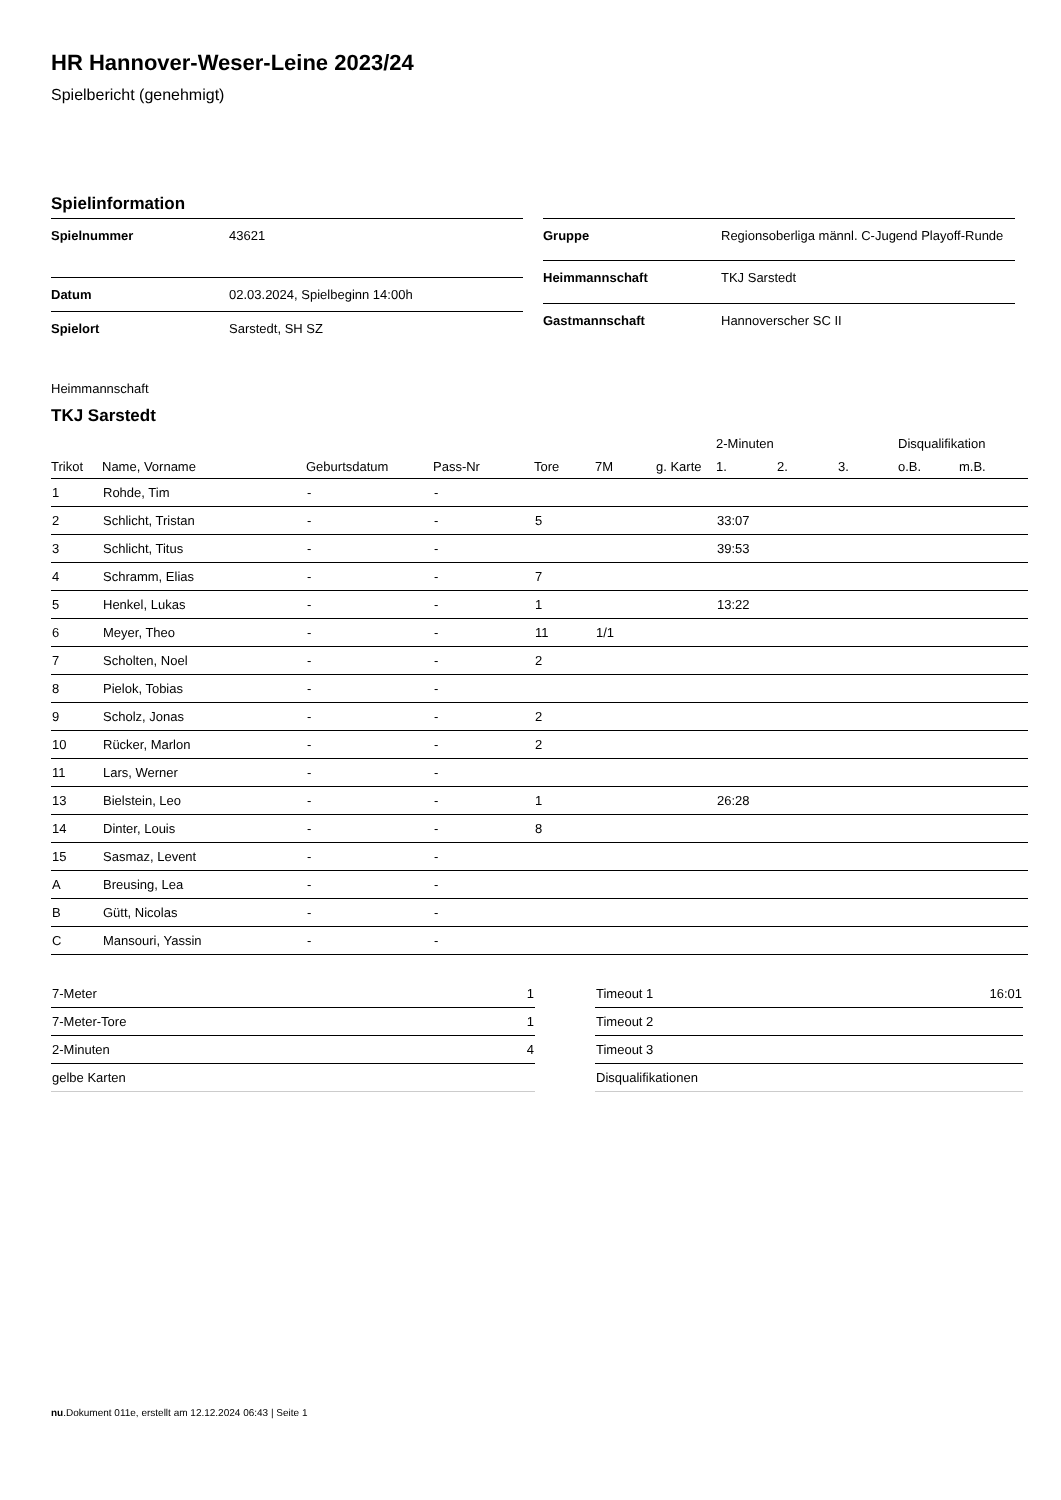HR Hannover-Weser-Leine 2023/24
Spielbericht (genehmigt)
Spielinformation
| Spielnummer | 43621 |
| Datum | 02.03.2024, Spielbeginn 14:00h |
| Spielort | Sarstedt, SH SZ |
| Gruppe | Regionsoberliga männl. C-Jugend Playoff-Runde |
| Heimmannschaft | TKJ Sarstedt |
| Gastmannschaft | Hannoverscher SC II |
Heimmannschaft
TKJ Sarstedt
| | | | | | | | 2-Minuten | | | Disqualifikation | |
| --- | --- | --- | --- | --- | --- | --- | --- | --- | --- | --- | --- |
| Trikot | Name, Vorname | Geburtsdatum | Pass-Nr | Tore | 7M | g. Karte | 1. | 2. | 3. | o.B. | m.B. |
| 1 | Rohde, Tim | - | - | | | | | | | | |
| 2 | Schlicht, Tristan | - | - | 5 | | | 33:07 | | | | |
| 3 | Schlicht, Titus | - | - | | | | 39:53 | | | | |
| 4 | Schramm, Elias | - | - | 7 | | | | | | | |
| 5 | Henkel, Lukas | - | - | 1 | | | 13:22 | | | | |
| 6 | Meyer, Theo | - | - | 11 | 1/1 | | | | | | |
| 7 | Scholten, Noel | - | - | 2 | | | | | | | |
| 8 | Pielok, Tobias | - | - | | | | | | | | |
| 9 | Scholz, Jonas | - | - | 2 | | | | | | | |
| 10 | Rücker, Marlon | - | - | 2 | | | | | | | |
| 11 | Lars, Werner | - | - | | | | | | | | |
| 13 | Bielstein, Leo | - | - | 1 | | | 26:28 | | | | |
| 14 | Dinter, Louis | - | - | 8 | | | | | | | |
| 15 | Sasmaz, Levent | - | - | | | | | | | | |
| A | Breusing, Lea | - | - | | | | | | | | |
| B | Gütt, Nicolas | - | - | | | | | | | | |
| C | Mansouri, Yassin | - | - | | | | | | | | |
| 7-Meter | 1 |
| 7-Meter-Tore | 1 |
| 2-Minuten | 4 |
| gelbe Karten | |
| Timeout 1 | 16:01 |
| Timeout 2 | |
| Timeout 3 | |
| Disqualifikationen | |
nu.Dokument 011e, erstellt am 12.12.2024 06:43 | Seite 1